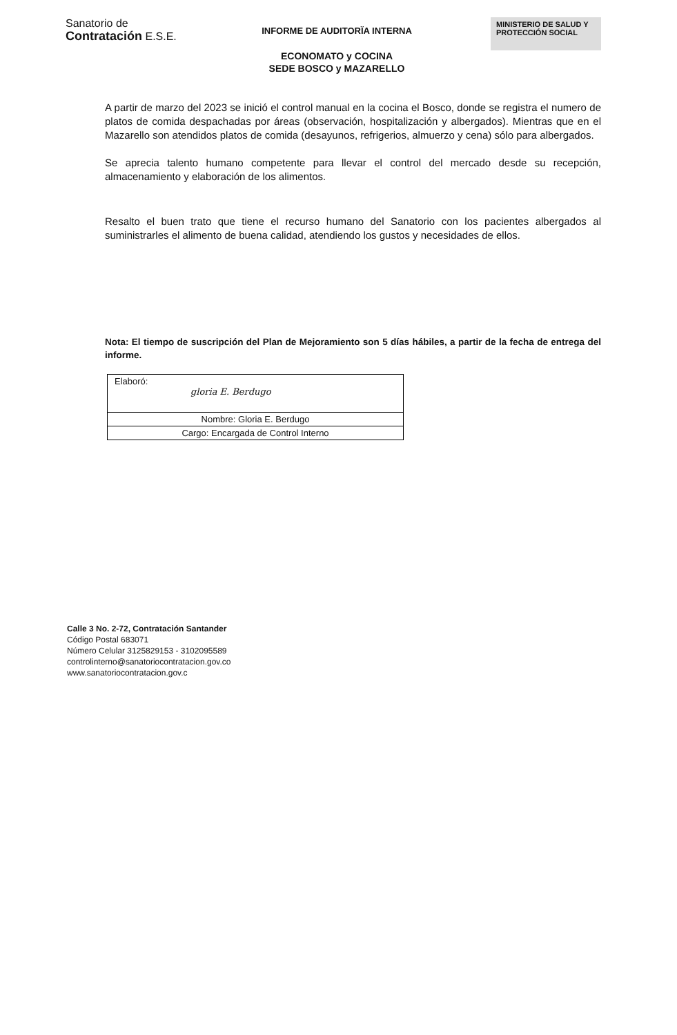Sanatorio de
Contratación E.S.E.
INFORME DE AUDITORÏA INTERNA
ECONOMATO y COCINA
SEDE BOSCO y MAZARELLO
MINISTERIO DE SALUD Y
PROTECCIÓN SOCIAL
A partir de marzo del 2023 se inició el control manual en la cocina el Bosco, donde se registra el numero de platos de comida despachadas por áreas (observación, hospitalización y albergados). Mientras que en el Mazarello son atendidos platos de comida (desayunos, refrigerios, almuerzo y cena) sólo para albergados.
Se aprecia talento humano competente para llevar el control del mercado desde su recepción, almacenamiento y elaboración de los alimentos.
Resalto el buen trato que tiene el recurso humano del Sanatorio con los pacientes albergados al suministrarles el alimento de buena calidad, atendiendo los gustos y necesidades de ellos.
Nota: El tiempo de suscripción del Plan de Mejoramiento son 5 días hábiles, a partir de la fecha de entrega del informe.
| Elaboró: gloria E. Berdugo |
| Nombre: Gloria E. Berdugo |
| Cargo: Encargada de Control Interno |
Calle 3 No. 2-72, Contratación Santander
Código Postal 683071
Número Celular 3125829153 - 3102095589
controlinterno@sanatoriocontratacion.gov.co
www.sanatoriocontratacion.gov.c